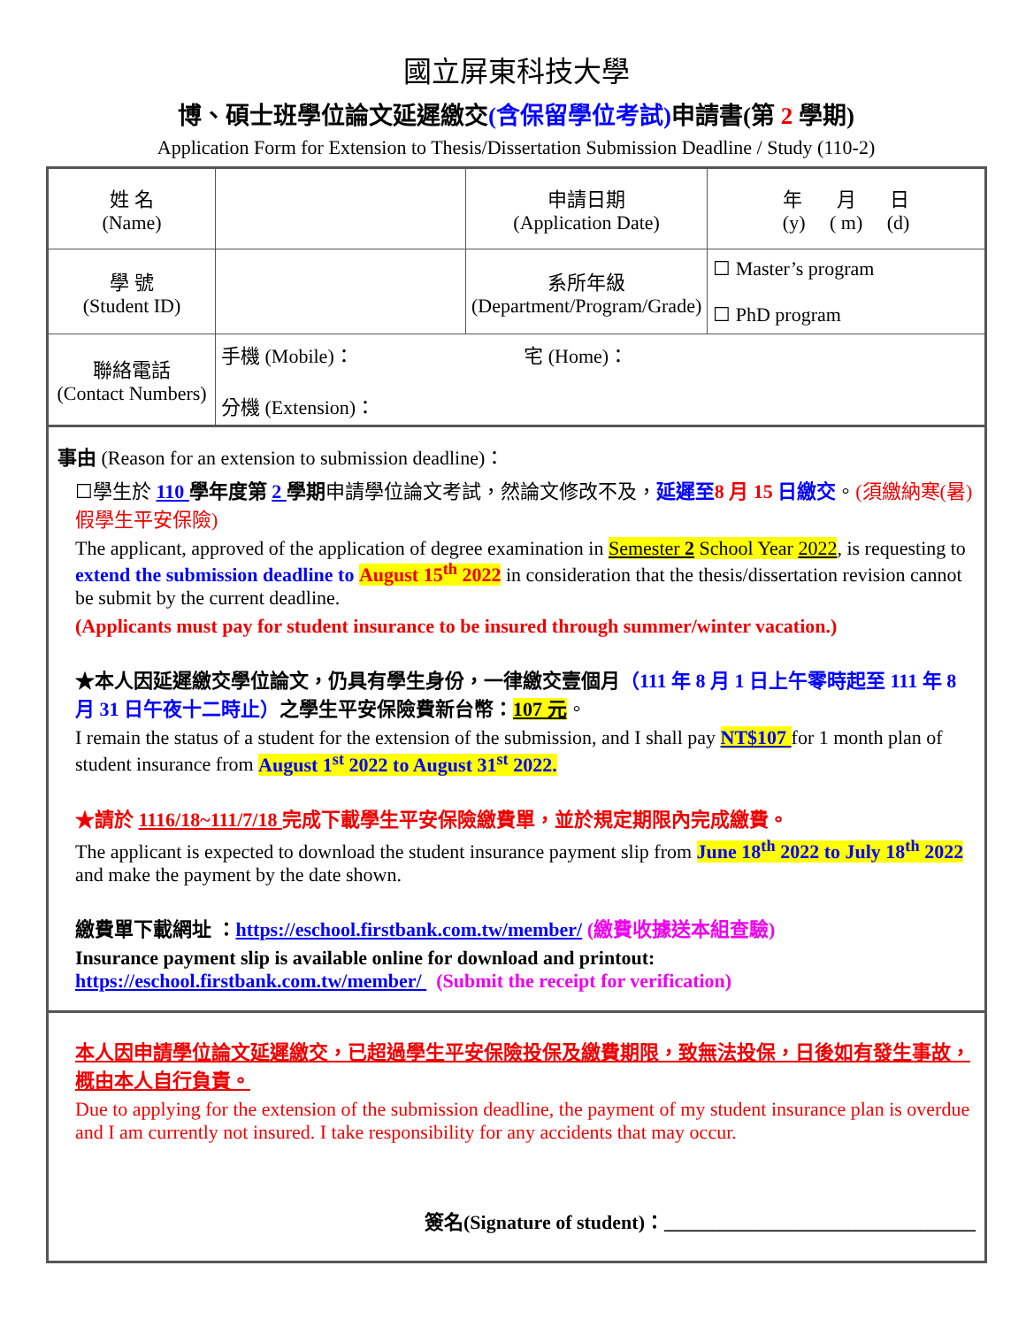國立屏東科技大學
博、碩士班學位論文延遲繳交(含保留學位考試) 申請書(第 2 學期)
Application Form for Extension to Thesis/Dissertation Submission Deadline / Study (110-2)
| 姓 名 (Name) | | 申請日期 (Application Date) | 年 月 日 (y) ( m) (d) |
| 學 號 (Student ID) | | 系所年級 (Department/Program/Grade) | ☐ Master’s program ☐ PhD program |
| 聯絡電話 (Contact Numbers) | 手機 (Mobile)： 宅 (Home)： 分機 (Extension)： | | |
事由 (Reason for an extension to submission deadline)：
☐學生於 110 學年度第 2 學期申請學位論文考試，然論文修改不及，延遲至 8 月 15 日繳交。(須繳納寒(暑)假學生平安保險)
The applicant, approved of the application of degree examination in Semester 2 School Year 2022, is requesting to extend the submission deadline to August 15<sup>th</sup> 2022 in consideration that the thesis/dissertation revision cannot be submit by the current deadline.
(Applicants must pay for student insurance to be insured through summer/winter vacation.)
★本人因延遲繳交學位論文，仍具有學生身份，一律繳交壹個月（111 年 8 月 1 日上午零時起至 111 年 8 月 31 日午夜十二時止）之學生平安保險費新台幣：107 元。
I remain the status of a student for the extension of the submission, and I shall pay NT$107 for 1 month plan of student insurance from August 1<sup>st</sup> 2022 to August 31<sup>st</sup> 2022.
★請於 1116/18~111/7/18 完成下載學生平安保險繳費單，並於規定期限內完成繳費。
The applicant is expected to download the student insurance payment slip from June 18<sup>th</sup> 2022 to July 18<sup>th</sup> 2022 and make the payment by the date shown.
繳費單下載網址 ：https://eschool.firstbank.com.tw/member/ (繳費收據送本組查驗)
Insurance payment slip is available online for download and printout:
https://eschool.firstbank.com.tw/member/ (Submit the receipt for verification)
本人因申請學位論文延遲繳交，已超過學生平安保險投保及繳費期限，致無法投保，日後如有發生事故，概由本人自行負責。
Due to applying for the extension of the submission deadline, the payment of my student insurance plan is overdue and I am currently not insured. I take responsibility for any accidents that may occur.
簽名(Signature of student)：________________________________